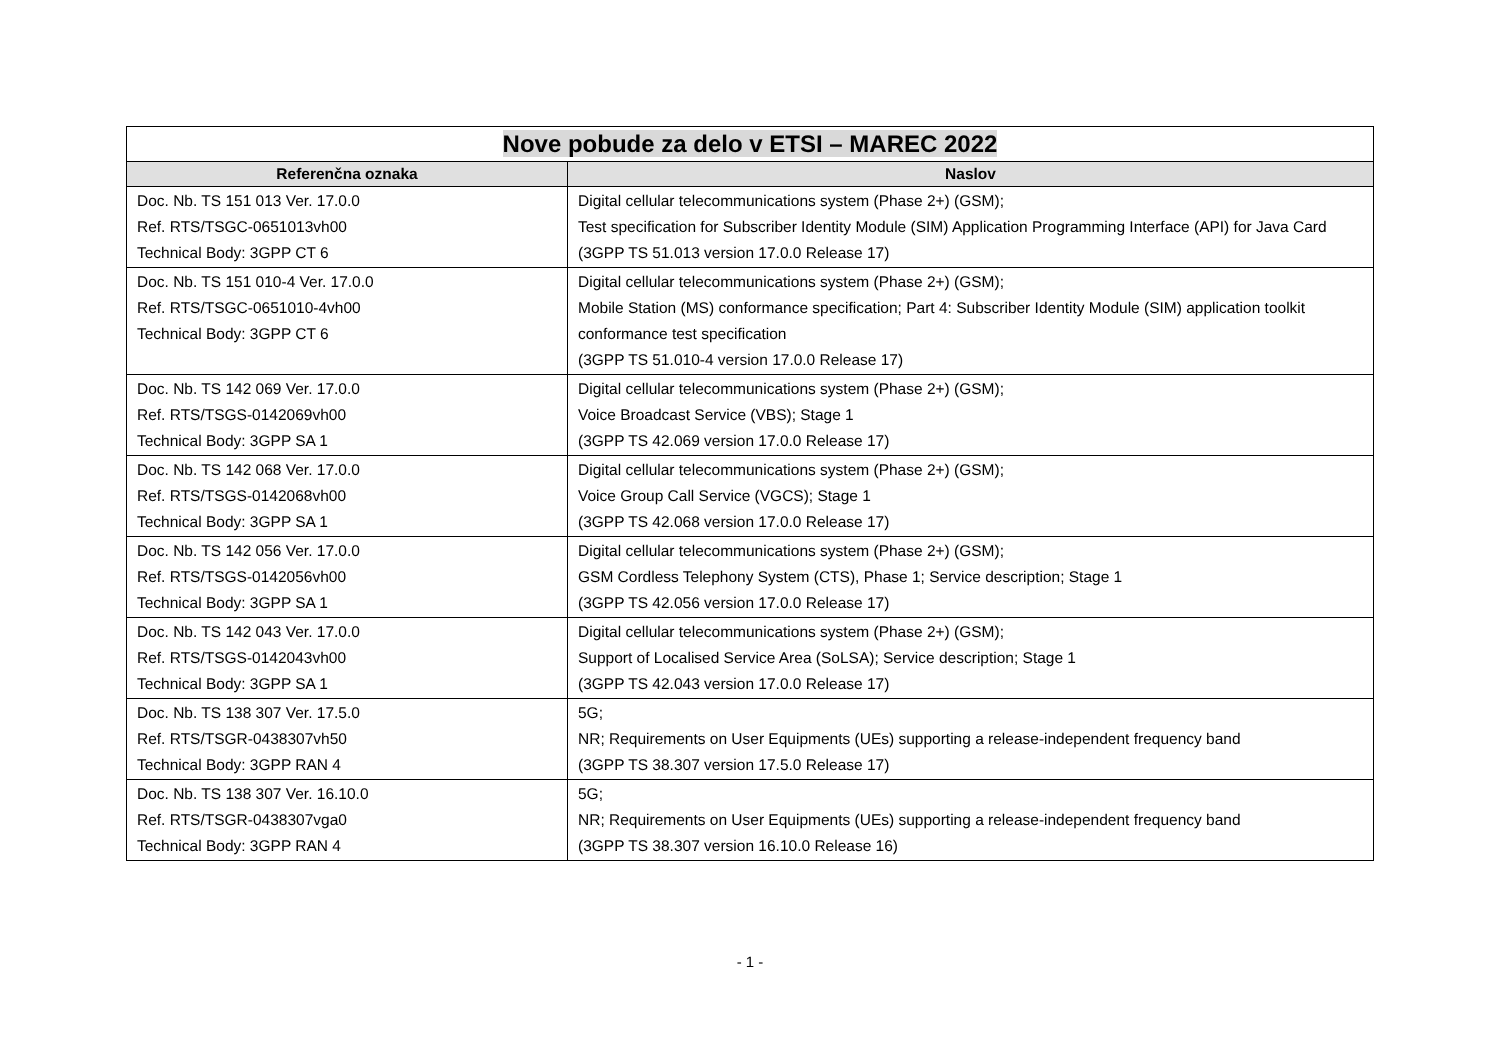| Nove pobude za delo v ETSI – MAREC 2022 | |
| --- | --- |
| Referenčna oznaka | Naslov |
| Doc. Nb. TS 151 013 Ver. 17.0.0 Ref. RTS/TSGC-0651013vh00 Technical Body: 3GPP CT 6 | Digital cellular telecommunications system (Phase 2+) (GSM); Test specification for Subscriber Identity Module (SIM) Application Programming Interface (API) for Java Card (3GPP TS 51.013 version 17.0.0 Release 17) |
| Doc. Nb. TS 151 010-4 Ver. 17.0.0 Ref. RTS/TSGC-0651010-4vh00 Technical Body: 3GPP CT 6 | Digital cellular telecommunications system (Phase 2+) (GSM); Mobile Station (MS) conformance specification; Part 4: Subscriber Identity Module (SIM) application toolkit conformance test specification (3GPP TS 51.010-4 version 17.0.0 Release 17) |
| Doc. Nb. TS 142 069 Ver. 17.0.0 Ref. RTS/TSGS-0142069vh00 Technical Body: 3GPP SA 1 | Digital cellular telecommunications system (Phase 2+) (GSM); Voice Broadcast Service (VBS); Stage 1 (3GPP TS 42.069 version 17.0.0 Release 17) |
| Doc. Nb. TS 142 068 Ver. 17.0.0 Ref. RTS/TSGS-0142068vh00 Technical Body: 3GPP SA 1 | Digital cellular telecommunications system (Phase 2+) (GSM); Voice Group Call Service (VGCS); Stage 1 (3GPP TS 42.068 version 17.0.0 Release 17) |
| Doc. Nb. TS 142 056 Ver. 17.0.0 Ref. RTS/TSGS-0142056vh00 Technical Body: 3GPP SA 1 | Digital cellular telecommunications system (Phase 2+) (GSM); GSM Cordless Telephony System (CTS), Phase 1; Service description; Stage 1 (3GPP TS 42.056 version 17.0.0 Release 17) |
| Doc. Nb. TS 142 043 Ver. 17.0.0 Ref. RTS/TSGS-0142043vh00 Technical Body: 3GPP SA 1 | Digital cellular telecommunications system (Phase 2+) (GSM); Support of Localised Service Area (SoLSA); Service description; Stage 1 (3GPP TS 42.043 version 17.0.0 Release 17) |
| Doc. Nb. TS 138 307 Ver. 17.5.0 Ref. RTS/TSGR-0438307vh50 Technical Body: 3GPP RAN 4 | 5G; NR; Requirements on User Equipments (UEs) supporting a release-independent frequency band (3GPP TS 38.307 version 17.5.0 Release 17) |
| Doc. Nb. TS 138 307 Ver. 16.10.0 Ref. RTS/TSGR-0438307vga0 Technical Body: 3GPP RAN 4 | 5G; NR; Requirements on User Equipments (UEs) supporting a release-independent frequency band (3GPP TS 38.307 version 16.10.0 Release 16) |
- 1 -